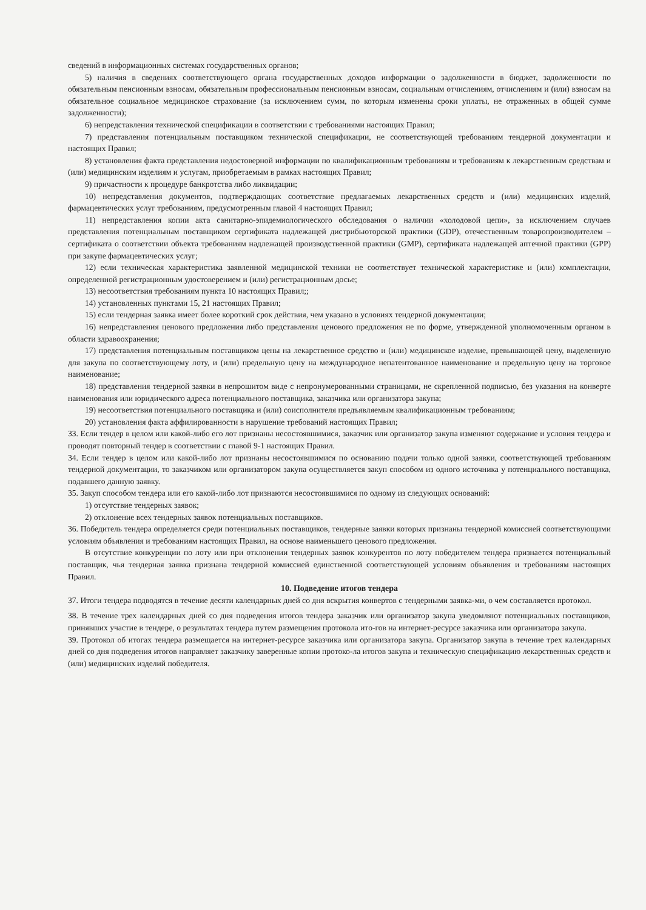сведений в информационных системах государственных органов;
5) наличия в сведениях соответствующего органа государственных доходов информации о задолженности в бюджет, задолженности по обязательным пенсионным взносам, обязательным профессиональным пенсионным взносам, социальным отчислениям, отчислениям и (или) взносам на обязательное социальное медицинское страхование (за исключением сумм, по которым изменены сроки уплаты, не отраженных в общей сумме задолженности);
6) непредставления технической спецификации в соответствии с требованиями настоящих Правил;
7) представления потенциальным поставщиком технической спецификации, не соответствующей требованиям тендерной документации и настоящих Правил;
8) установления факта представления недостоверной информации по квалификационным требованиям и требованиям к лекарственным средствам и (или) медицинским изделиям и услугам, приобретаемым в рамках настоящих Правил;
9) причастности к процедуре банкротства либо ликвидации;
10) непредставления документов, подтверждающих соответствие предлагаемых лекарственных средств и (или) медицинских изделий, фармацевтических услуг требованиям, предусмотренным главой 4 настоящих Правил;
11) непредставления копии акта санитарно-эпидемиологического обследования о наличии «холодовой цепи», за исключением случаев представления потенциальным поставщиком сертификата надлежащей дистрибьюторской практики (GDP), отечественным товаропроизводителем – сертификата о соответствии объекта требованиям надлежащей производственной практики (GMP), сертификата надлежащей аптечной практики (GPP) при закупе фармацевтических услуг;
12) если техническая характеристика заявленной медицинской техники не соответствует технической характеристике и (или) комплектации, определенной регистрационным удостоверением и (или) регистрационным досье;
13) несоответствия требованиям пункта 10 настоящих Правил;;
14) установленных пунктами 15, 21 настоящих Правил;
15) если тендерная заявка имеет более короткий срок действия, чем указано в условиях тендерной документации;
16) непредставления ценового предложения либо представления ценового предложения не по форме, утвержденной уполномоченным органом в области здравоохранения;
17) представления потенциальным поставщиком цены на лекарственное средство и (или) медицинское изделие, превышающей цену, выделенную для закупа по соответствующему лоту, и (или) предельную цену на международное непатентованное наименование и предельную цену на торговое наименование;
18) представления тендерной заявки в непрошитом виде с непронумерованными страницами, не скрепленной подписью, без указания на конверте наименования или юридического адреса потенциального поставщика, заказчика или организатора закупа;
19) несоответствия потенциального поставщика и (или) соисполнителя предъявляемым квалификационным требованиям;
20) установления факта аффилированности в нарушение требований настоящих Правил;
33. Если тендер в целом или какой-либо его лот признаны несостоявшимися, заказчик или организатор закупа изменяют содержание и условия тендера и проводят повторный тендер в соответствии с главой 9-1 настоящих Правил.
34. Если тендер в целом или какой-либо лот признаны несостоявшимися по основанию подачи только одной заявки, соответствующей требованиям тендерной документации, то заказчиком или организатором закупа осуществляется закуп способом из одного источника у потенциального поставщика, подавшего данную заявку.
35. Закуп способом тендера или его какой-либо лот признаются несостоявшимися по одному из следующих оснований:
1) отсутствие тендерных заявок;
2) отклонение всех тендерных заявок потенциальных поставщиков.
36. Победитель тендера определяется среди потенциальных поставщиков, тендерные заявки которых признаны тендерной комиссией соответствующими условиям объявления и требованиям настоящих Правил, на основе наименьшего ценового предложения.
В отсутствие конкуренции по лоту или при отклонении тендерных заявок конкурентов по лоту победителем тендера признается потенциальный поставщик, чья тендерная заявка признана тендерной комиссией единственной соответствующей условиям объявления и требованиям настоящих Правил.
10. Подведение итогов тендера
37. Итоги тендера подводятся в течение десяти календарных дней со дня вскрытия конвертов с тендерными заявка-ми, о чем составляется протокол.
38. В течение трех календарных дней со дня подведения итогов тендера заказчик или организатор закупа уведомляют потенциальных поставщиков, принявших участие в тендере, о результатах тендера путем размещения протокола ито-гов на интернет-ресурсе заказчика или организатора закупа.
39. Протокол об итогах тендера размещается на интернет-ресурсе заказчика или организатора закупа. Организатор закупа в течение трех календарных дней со дня подведения итогов направляет заказчику заверенные копии протоко-ла итогов закупа и техническую спецификацию лекарственных средств и (или) медицинских изделий победителя.